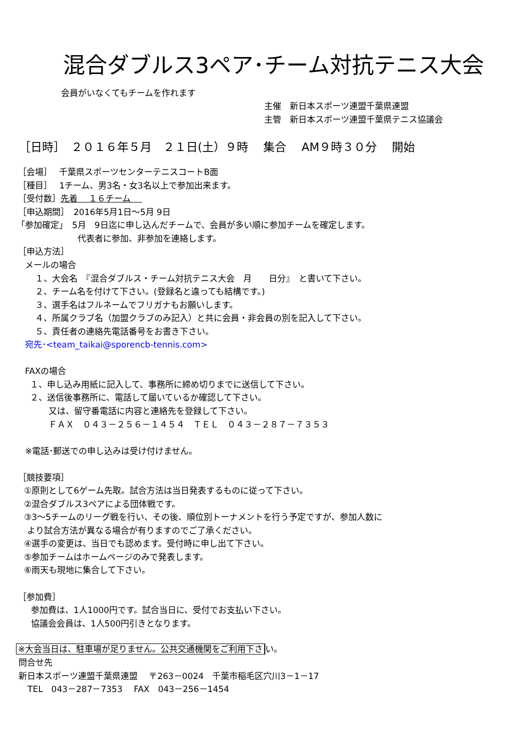混合ダブルス3ペア･チーム対抗テニス大会
会員がいなくてもチームを作れます
主催　新日本スポーツ連盟千葉県連盟
主管　新日本スポーツ連盟千葉県テニス協議会
［日時］　２０１６年５月　２１日(土）９時　 集合　 AM９時３０分　 開始
［会場］　 千葉県スポーツセンターテニスコートB面
［種目］　 1チーム、男3名・女3名以上で参加出来ます。
［受付数］先着　 １６チーム　
［申込期間］　2016年5月1日～5月 9日
「参加確定」　5月　9日迄に申し込んだチームで、会員が多い順に参加チームを確定します。
代表者に参加、非参加を連絡します。
［申込方法］
メールの場合
１、大会名　『混合ダブルス・チーム対抗テニス大会　月　　日分』　と書いて下さい。
２、チーム名を付けて下さい。(登録名と違っても結構です。)
３、選手名はフルネームでフリガナもお願いします。
４、所属クラブ名（加盟クラブのみ記入）と共に会員・非会員の別を記入して下さい。
５、責任者の連絡先電話番号をお書き下さい。
宛先･<team_taikai@sporencb-tennis.com>
FAXの場合
１、申し込み用紙に記入して、事務所に締め切りまでに送信して下さい。
２、送信後事務所に、電話して届いているか確認して下さい。
又は、留守番電話に内容と連絡先を登録して下さい。
ＦＡＸ　０４３－２５６－１４５４　ＴＥＬ　０４３－２８７－７３５３
※電話･郵送での申し込みは受け付けません。
［競技要項］
①原則として6ゲーム先取。試合方法は当日発表するものに従って下さい。
②混合ダブルス3ペアによる団体戦です。
③3～5チームのリーグ戦を行い、その後、順位別トーナメントを行う予定ですが、参加人数に
より試合方法が異なる場合が有りますのでご了承ください。
④選手の変更は、当日でも認めます。受付時に申し出て下さい。
⑤参加チームはホームページのみで発表します。
⑥雨天も現地に集合して下さい。
［参加費］
参加費は、1人1000円です。試合当日に、受付でお支払い下さい。
協議会会員は、1人500円引きとなります。
※大会当日は、駐車場が足りません。公共交通機関をご利用下さ い。
問合せ先
新日本スポーツ連盟千葉県連盟　 〒263－0024　千葉市稲毛区穴川3－1－17
TEL　043－287－7353　 FAX　043－256－1454